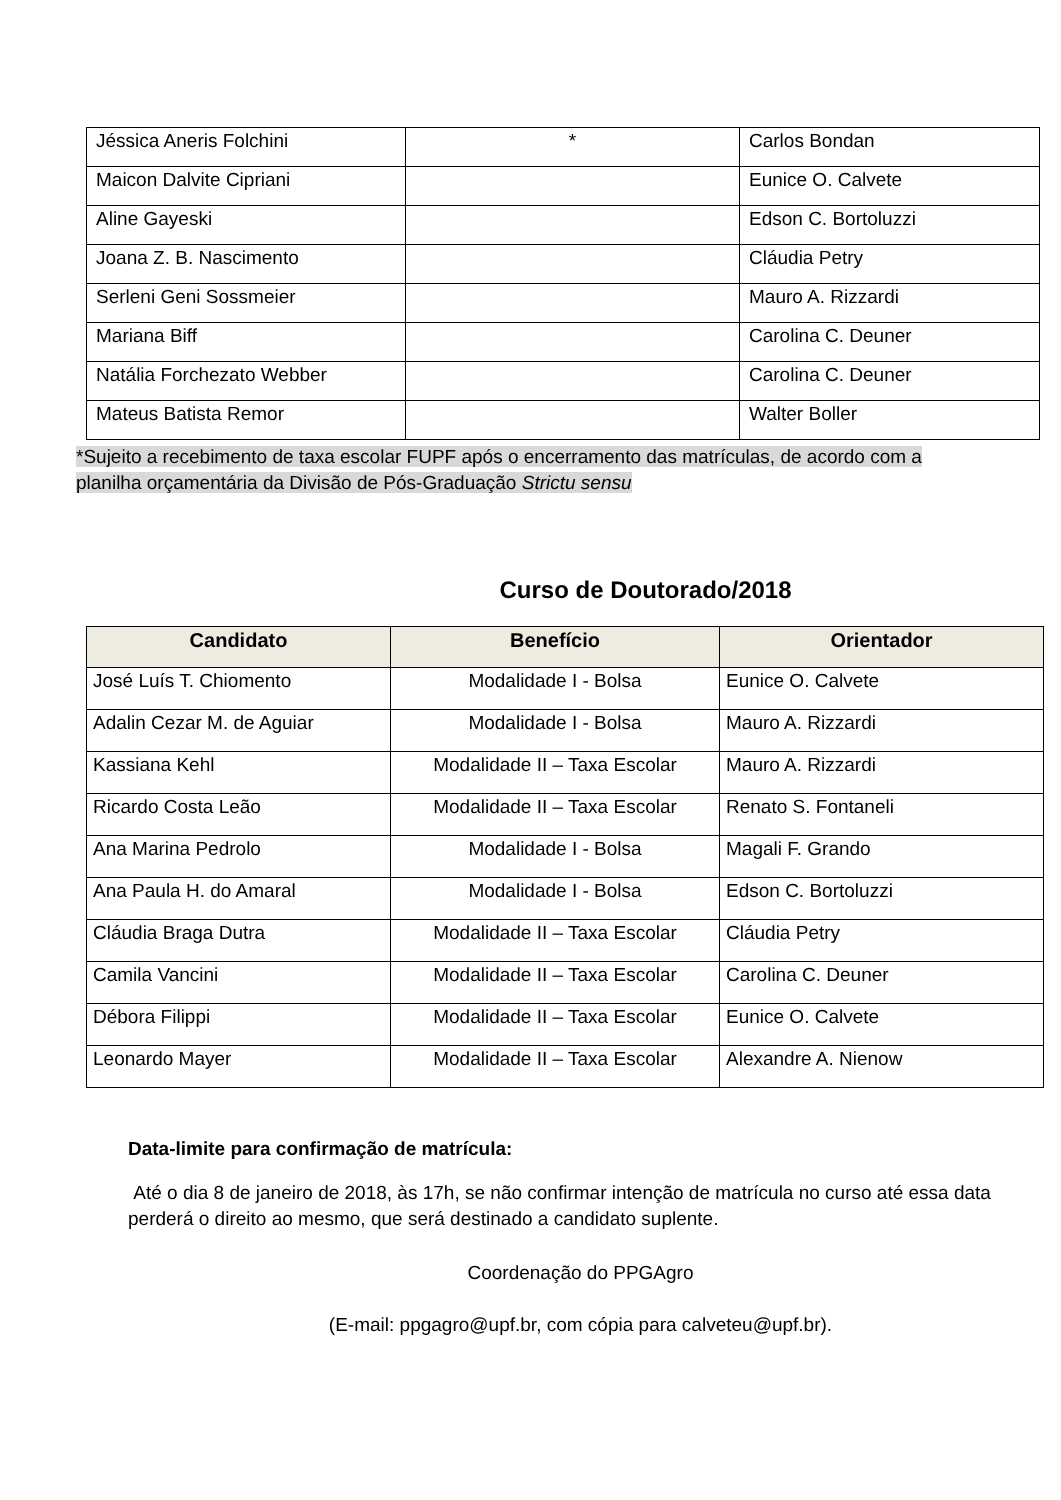| Jéssica Aneris Folchini | * | Carlos Bondan |
| Maicon Dalvite Cipriani | | Eunice O. Calvete |
| Aline Gayeski | | Edson C. Bortoluzzi |
| Joana Z. B. Nascimento | | Cláudia Petry |
| Serleni Geni Sossmeier | | Mauro A. Rizzardi |
| Mariana Biff | | Carolina C. Deuner |
| Natália Forchezato Webber | | Carolina C. Deuner |
| Mateus Batista Remor | | Walter Boller |
*Sujeito a recebimento de taxa escolar FUPF após o encerramento das matrículas, de acordo com a planilha orçamentária da Divisão de Pós-Graduação Strictu sensu
Curso de Doutorado/2018
| Candidato | Benefício | Orientador |
| --- | --- | --- |
| José Luís T. Chiomento | Modalidade I - Bolsa | Eunice O. Calvete |
| Adalin Cezar M. de Aguiar | Modalidade I - Bolsa | Mauro A. Rizzardi |
| Kassiana Kehl | Modalidade II – Taxa Escolar | Mauro A. Rizzardi |
| Ricardo Costa Leão | Modalidade II – Taxa Escolar | Renato S. Fontaneli |
| Ana Marina Pedrolo | Modalidade I - Bolsa | Magali F. Grando |
| Ana Paula H. do Amaral | Modalidade I - Bolsa | Edson C. Bortoluzzi |
| Cláudia Braga Dutra | Modalidade II – Taxa Escolar | Cláudia Petry |
| Camila Vancini | Modalidade II – Taxa Escolar | Carolina C. Deuner |
| Débora Filippi | Modalidade II – Taxa Escolar | Eunice O. Calvete |
| Leonardo Mayer | Modalidade II – Taxa Escolar | Alexandre A. Nienow |
Data-limite para confirmação de matrícula:
Até o dia 8 de janeiro de 2018, às 17h, se não confirmar intenção de matrícula no curso até essa data perderá o direito ao mesmo, que será destinado a candidato suplente.
Coordenação do PPGAgro
(E-mail: ppgagro@upf.br, com cópia para calveteu@upf.br).